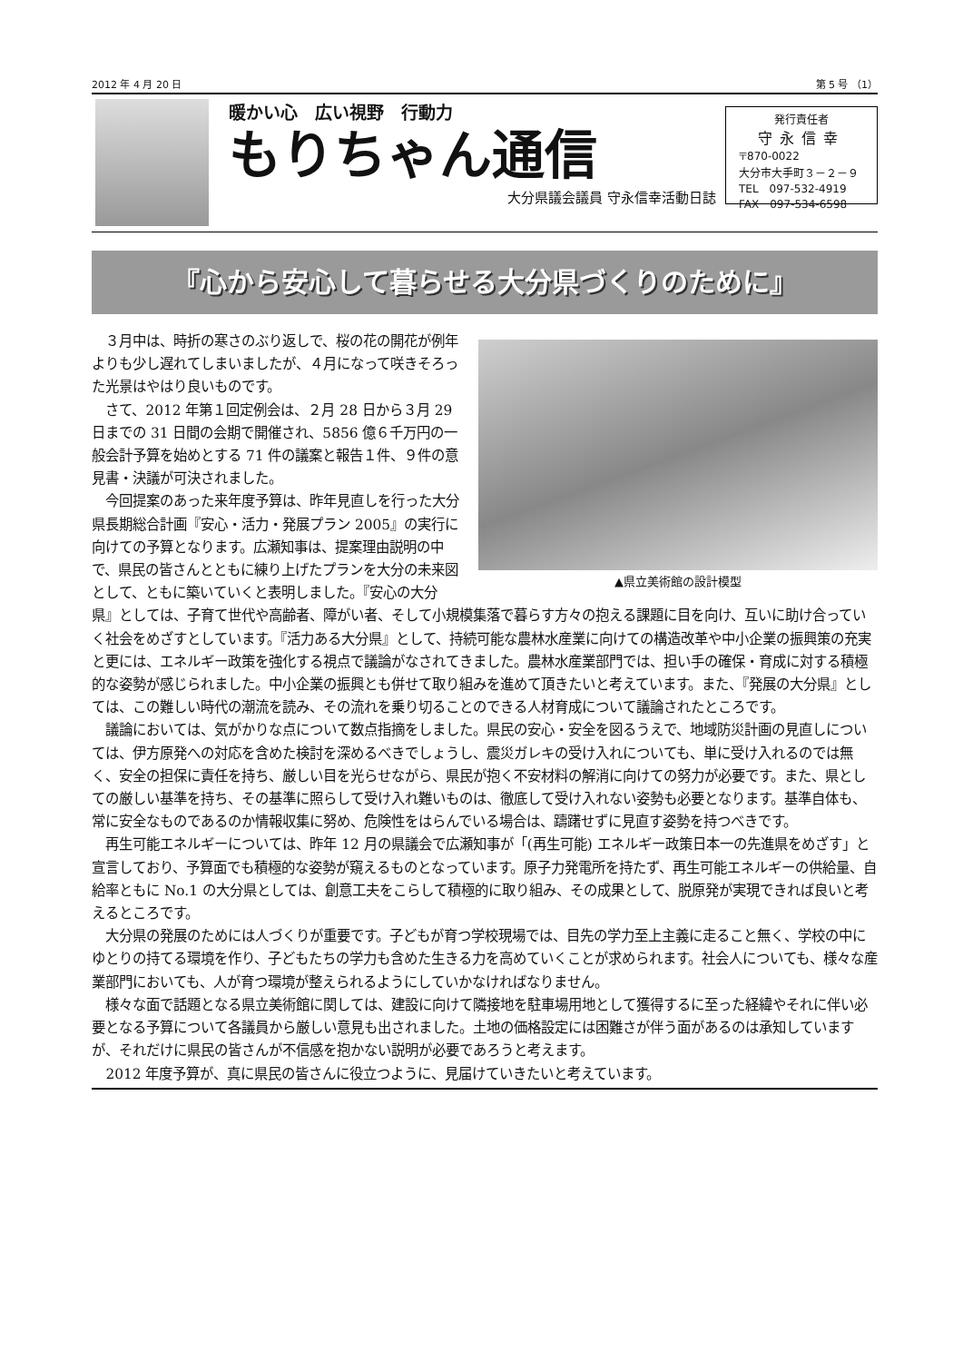2012 年 4 月 20 日 第 5 号 （1）
暖かい心　広い視野　行動力
もりちゃん通信
大分県議会議員 守永信幸活動日誌
発行責任者
守永信幸
〒870-0022
大分市大手町３－２－９
TEL　097-532-4919
FAX　097-534-6598
『心から安心して暮らせる大分県づくりのために』
▲県立美術館の設計模型
３月中は、時折の寒さのぶり返しで、桜の花の開花が例年よりも少し遅れてしまいましたが、４月になって咲きそろった光景はやはり良いものです。
さて、2012 年第１回定例会は、２月 28 日から３月 29 日までの 31 日間の会期で開催され、5856 億６千万円の一般会計予算を始めとする 71 件の議案と報告１件、９件の意見書・決議が可決されました。
今回提案のあった来年度予算は、昨年見直しを行った大分県長期総合計画『安心・活力・発展プラン 2005』の実行に向けての予算となります。広瀬知事は、提案理由説明の中で、県民の皆さんとともに練り上げたプランを大分の未来図として、ともに築いていくと表明しました。『安心の大分県』としては、子育て世代や高齢者、障がい者、そして小規模集落で暮らす方々の抱える課題に目を向け、互いに助け合っていく社会をめざすとしています。『活力ある大分県』として、持続可能な農林水産業に向けての構造改革や中小企業の振興策の充実と更には、エネルギー政策を強化する視点で議論がなされてきました。農林水産業部門では、担い手の確保・育成に対する積極的な姿勢が感じられました。中小企業の振興とも併せて取り組みを進めて頂きたいと考えています。また、『発展の大分県』としては、この難しい時代の潮流を読み、その流れを乗り切ることのできる人材育成について議論されたところです。
議論においては、気がかりな点について数点指摘をしました。県民の安心・安全を図るうえで、地域防災計画の見直しについては、伊方原発への対応を含めた検討を深めるべきでしょうし、震災ガレキの受け入れについても、単に受け入れるのでは無く、安全の担保に責任を持ち、厳しい目を光らせながら、県民が抱く不安材料の解消に向けての努力が必要です。また、県としての厳しい基準を持ち、その基準に照らして受け入れ難いものは、徹底して受け入れない姿勢も必要となります。基準自体も、常に安全なものであるのか情報収集に努め、危険性をはらんでいる場合は、躊躇せずに見直す姿勢を持つべきです。
再生可能エネルギーについては、昨年 12 月の県議会で広瀬知事が「(再生可能) エネルギー政策日本一の先進県をめざす」と宣言しており、予算面でも積極的な姿勢が窺えるものとなっています。原子力発電所を持たず、再生可能エネルギーの供給量、自給率ともに No.1 の大分県としては、創意工夫をこらして積極的に取り組み、その成果として、脱原発が実現できれば良いと考えるところです。
大分県の発展のためには人づくりが重要です。子どもが育つ学校現場では、目先の学力至上主義に走ること無く、学校の中にゆとりの持てる環境を作り、子どもたちの学力も含めた生きる力を高めていくことが求められます。社会人についても、様々な産業部門においても、人が育つ環境が整えられるようにしていかなければなりません。
様々な面で話題となる県立美術館に関しては、建設に向けて隣接地を駐車場用地として獲得するに至った経緯やそれに伴い必要となる予算について各議員から厳しい意見も出されました。土地の価格設定には困難さが伴う面があるのは承知していますが、それだけに県民の皆さんが不信感を抱かない説明が必要であろうと考えます。
2012 年度予算が、真に県民の皆さんに役立つように、見届けていきたいと考えています。